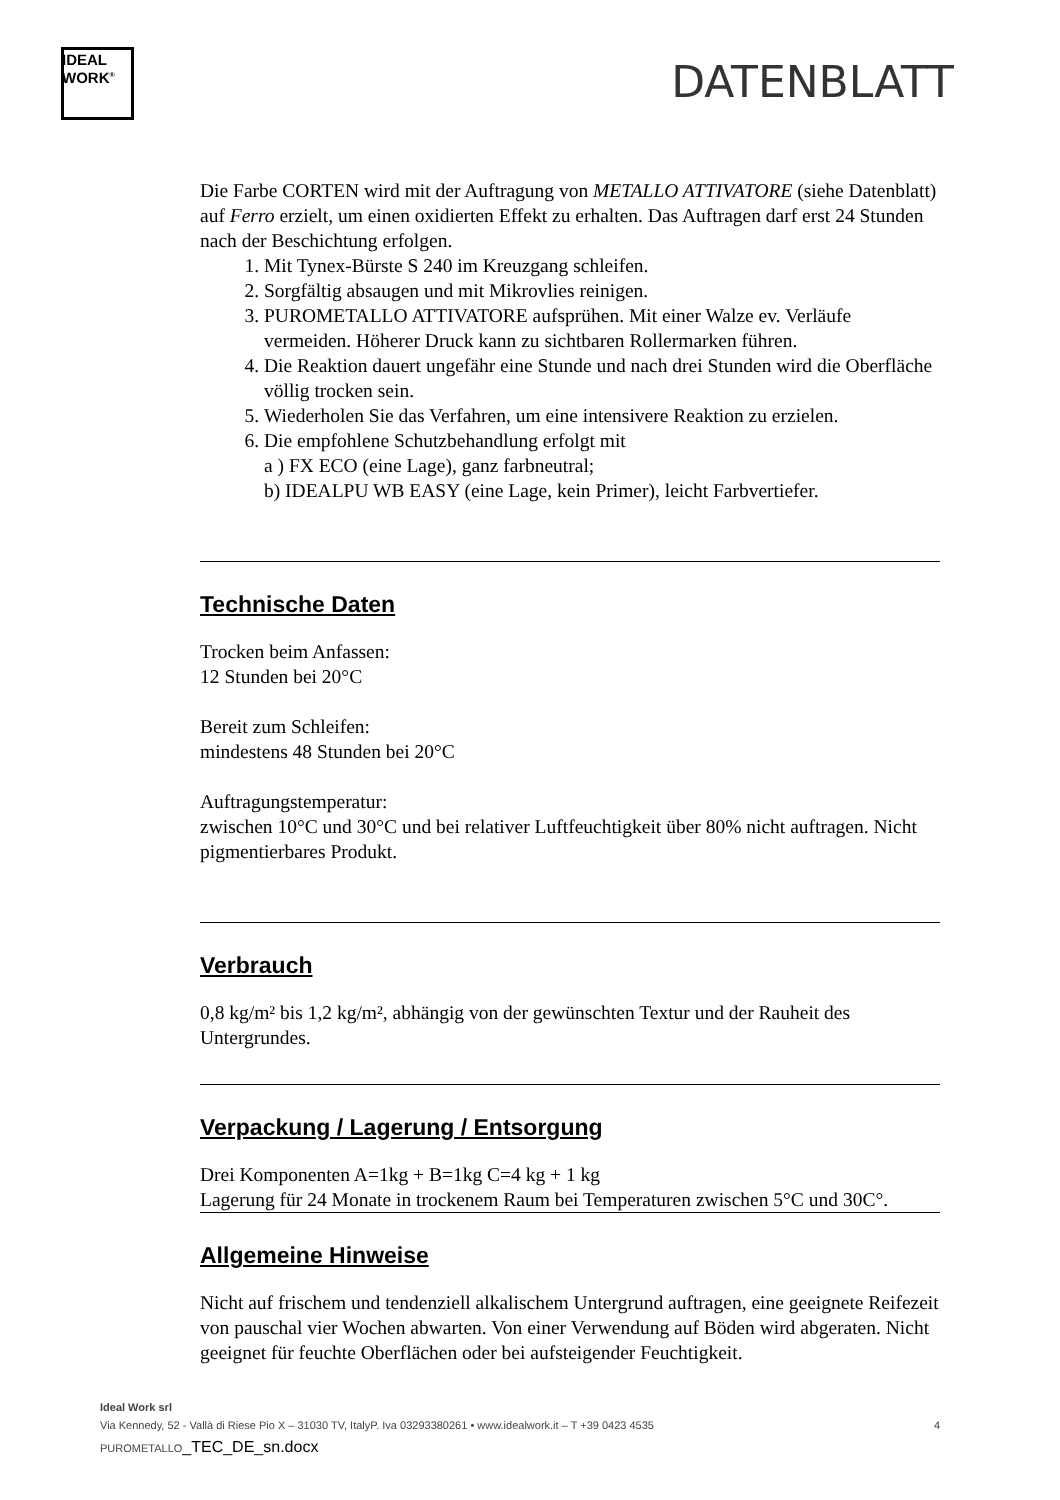IDEAL
WORK<sup>®</sup>
DATENBLATT
Die Farbe CORTEN wird mit der Auftragung von METALLO ATTIVATORE (siehe Datenblatt) auf Ferro erzielt, um einen oxidierten Effekt zu erhalten. Das Auftragen darf erst 24 Stunden nach der Beschichtung erfolgen.
1. Mit Tynex-Bürste S 240 im Kreuzgang schleifen.
2. Sorgfältig absaugen und mit Mikrovlies reinigen.
3. PUROMETALLO ATTIVATORE aufsprühen. Mit einer Walze ev. Verläufe vermeiden. Höherer Druck kann zu sichtbaren Rollermarken führen.
4. Die Reaktion dauert ungefähr eine Stunde und nach drei Stunden wird die Oberfläche völlig trocken sein.
5. Wiederholen Sie das Verfahren, um eine intensivere Reaktion zu erzielen.
6. Die empfohlene Schutzbehandlung erfolgt mit
a ) FX ECO (eine Lage), ganz farbneutral;
b) IDEALPU WB EASY (eine Lage, kein Primer), leicht Farbvertiefer.
Technische Daten
Trocken beim Anfassen:
12 Stunden bei 20°C
Bereit zum Schleifen:
mindestens 48 Stunden bei 20°C
Auftragungstemperatur:
zwischen 10°C und 30°C und bei relativer Luftfeuchtigkeit über 80% nicht auftragen. Nicht pigmentierbares Produkt.
Verbrauch
0,8 kg/m² bis 1,2 kg/m², abhängig von der gewünschten Textur und der Rauheit des Untergrundes.
Verpackung / Lagerung / Entsorgung
Drei Komponenten A=1kg + B=1kg C=4 kg + 1 kg
Lagerung für 24 Monate in trockenem Raum bei Temperaturen zwischen 5°C und 30C°.
Allgemeine Hinweise
Nicht auf frischem und tendenziell alkalischem Untergrund auftragen, eine geeignete Reifezeit von pauschal vier Wochen abwarten. Von einer Verwendung auf Böden wird abgeraten. Nicht geeignet für feuchte Oberflächen oder bei aufsteigender Feuchtigkeit.
Ideal Work srl
Via Kennedy, 52 - Vallà di Riese Pio X – 31030 TV, ItalyP. Iva 03293380261 • www.idealwork.it – T +39 0423 4535 4
PUROMETALLO_TEC_DE_sn.docx